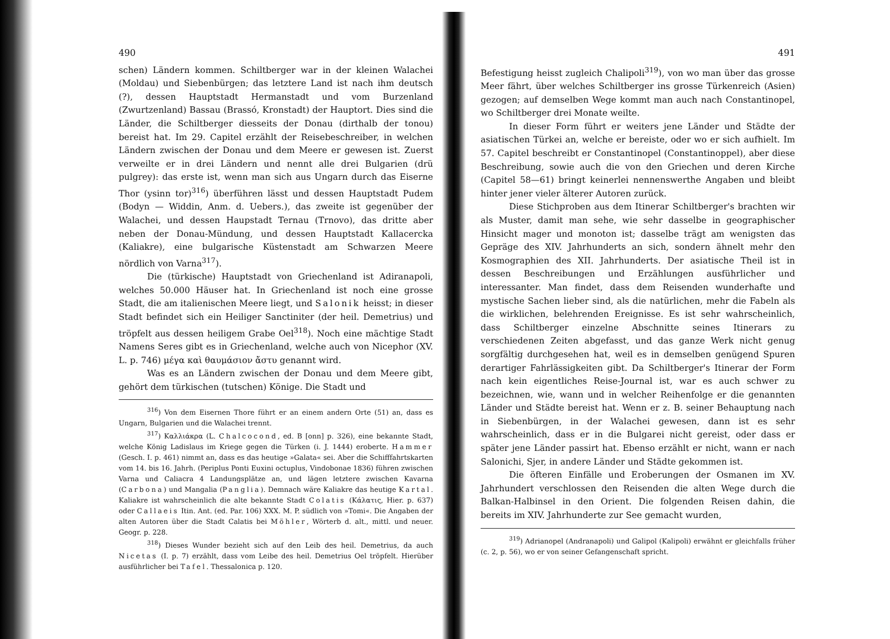490
schen) Ländern kommen. Schiltberger war in der kleinen Walachei (Moldau) und Siebenbürgen; das letztere Land ist nach ihm deutsch (?), dessen Hauptstadt Hermanstadt und vom Burzenland (Zwurtzenland) Bassau (Brassó, Kronstadt) der Hauptort. Dies sind die Länder, die Schiltberger diesseits der Donau (dirthalb der tonou) bereist hat. Im 29. Capitel erzählt der Reisebeschreiber, in welchen Ländern zwischen der Donau und dem Meere er gewesen ist. Zuerst verweilte er in drei Ländern und nennt alle drei Bulgarien (drü pulgrey): das erste ist, wenn man sich aus Ungarn durch das Eiserne Thor (ysinn tor)<sup>316</sup>) überführen lässt und dessen Hauptstadt Pudem (Bodyn — Widdin, Anm. d. Uebers.), das zweite ist gegenüber der Walachei, und dessen Haupstadt Ternau (Trnovo), das dritte aber neben der Donau-Mündung, und dessen Hauptstadt Kallacercka (Kaliakre), eine bulgarische Küstenstadt am Schwarzen Meere nördlich von Varna<sup>317</sup>).
Die (türkische) Hauptstadt von Griechenland ist Adiranapoli, welches 50.000 Häuser hat. In Griechenland ist noch eine grosse Stadt, die am italienischen Meere liegt, und Salonik heisst; in dieser Stadt befindet sich ein Heiliger Sanctiniter (der heil. Demetrius) und tröpfelt aus dessen heiligem Grabe Oel<sup>318</sup>). Noch eine mächtige Stadt Namens Seres gibt es in Griechenland, welche auch von Nicephor (XV. L. p. 746) μέγα καὶ θαυμάσιον ἄστυ genannt wird.
Was es an Ländern zwischen der Donau und dem Meere gibt, gehört dem türkischen (tutschen) Könige. Die Stadt und
<sup>316</sup>) Von dem Eisernen Thore führt er an einem andern Orte (51) an, dass es Ungarn, Bulgarien und die Walachei trennt.
<sup>317</sup>) Καλλιάκρα (L. Chalcocond, ed. B [onn] p. 326), eine bekannte Stadt, welche König Ladislaus im Kriege gegen die Türken (i. J. 1444) eroberte. Hammer (Gesch. I. p. 461) nimmt an, dass es das heutige »Galata« sei. Aber die Schifffahrtskarten vom 14. bis 16. Jahrh. (Periplus Ponti Euxini octuplus, Vindobonae 1836) führen zwischen Varna und Caliacra 4 Landungsplätze an, und lägen letztere zwischen Kavarna (Carbona) und Mangalia (Panglia). Demnach wäre Kaliakre das heutige Kartal. Kaliakre ist wahrscheinlich die alte bekannte Stadt Colatis (Κάλατις, Hier. p. 637) oder Callaeis Itin. Ant. (ed. Par. 106) XXX. M. P. südlich von »Tomi«. Die Angaben der alten Autoren über die Stadt Calatis bei Möhler, Wörterb d. alt., mittl. und neuer. Geogr. p. 228.
<sup>318</sup>) Dieses Wunder bezieht sich auf den Leib des heil. Demetrius, da auch Nicetas (I. p. 7) erzählt, dass vom Leibe des heil. Demetrius Oel tröpfelt. Hierüber ausführlicher bei Tafel. Thessalonica p. 120.
491
Befestigung heisst zugleich Chalipoli<sup>319</sup>), von wo man über das grosse Meer fährt, über welches Schiltberger ins grosse Türkenreich (Asien) gezogen; auf demselben Wege kommt man auch nach Constantinopel, wo Schiltberger drei Monate weilte.
In dieser Form führt er weiters jene Länder und Städte der asiatischen Türkei an, welche er bereiste, oder wo er sich aufhielt. Im 57. Capitel beschreibt er Constantinopel (Constantinoppel), aber diese Beschreibung, sowie auch die von den Griechen und deren Kirche (Capitel 58—61) bringt keinerlei nennenswerthe Angaben und bleibt hinter jener vieler älterer Autoren zurück.
Diese Stichproben aus dem Itinerar Schiltberger's brachten wir als Muster, damit man sehe, wie sehr dasselbe in geographischer Hinsicht mager und monoton ist; dasselbe trägt am wenigsten das Gepräge des XIV. Jahrhunderts an sich, sondern ähnelt mehr den Kosmographien des XII. Jahrhunderts. Der asiatische Theil ist in dessen Beschreibungen und Erzählungen ausführlicher und interessanter. Man findet, dass dem Reisenden wunderhafte und mystische Sachen lieber sind, als die natürlichen, mehr die Fabeln als die wirklichen, belehrenden Ereignisse. Es ist sehr wahrscheinlich, dass Schiltberger einzelne Abschnitte seines Itinerars zu verschiedenen Zeiten abgefasst, und das ganze Werk nicht genug sorgfältig durchgesehen hat, weil es in demselben genügend Spuren derartiger Fahrlässigkeiten gibt. Da Schiltberger's Itinerar der Form nach kein eigentliches Reise-Journal ist, war es auch schwer zu bezeichnen, wie, wann und in welcher Reihenfolge er die genannten Länder und Städte bereist hat. Wenn er z. B. seiner Behauptung nach in Siebenbürgen, in der Walachei gewesen, dann ist es sehr wahrscheinlich, dass er in die Bulgarei nicht gereist, oder dass er später jene Länder passirt hat. Ebenso erzählt er nicht, wann er nach Salonichi, Sjer, in andere Länder und Städte gekommen ist.
Die öfteren Einfälle und Eroberungen der Osmanen im XV. Jahrhundert verschlossen den Reisenden die alten Wege durch die Balkan-Halbinsel in den Orient. Die folgenden Reisen dahin, die bereits im XIV. Jahrhunderte zur See gemacht wurden,
<sup>319</sup>) Adrianopel (Andranapoli) und Galipol (Kalipoli) erwähnt er gleichfalls früher (c. 2, p. 56), wo er von seiner Gefangenschaft spricht.